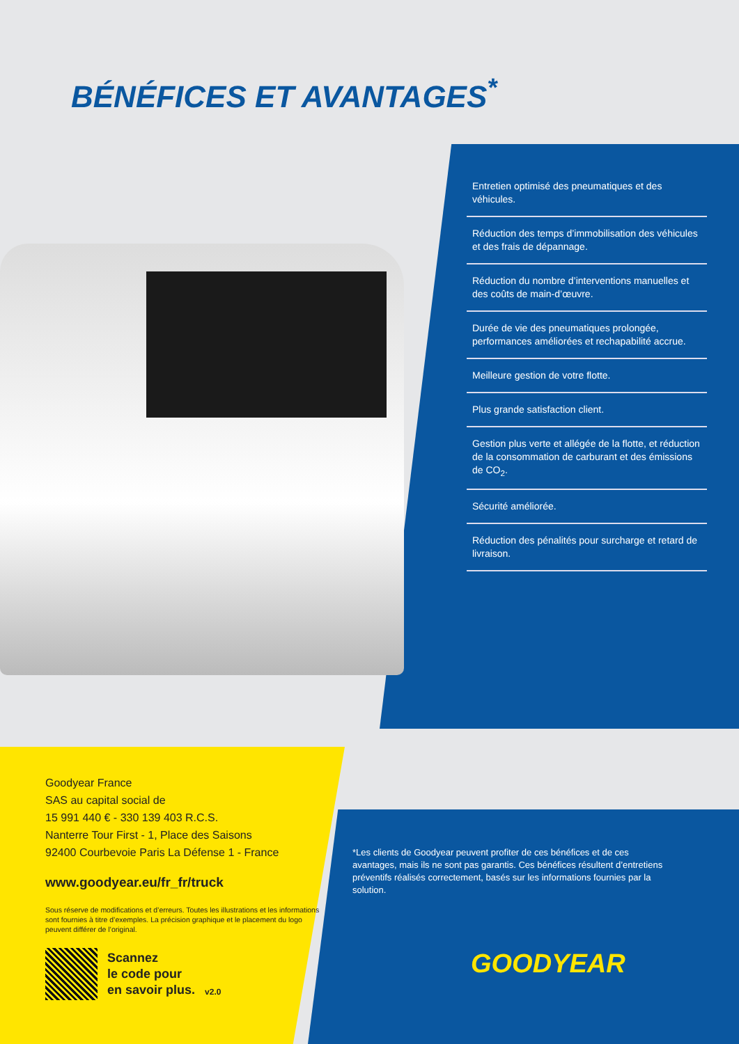BÉNÉFICES ET AVANTAGES<sup>*</sup>
Entretien optimisé des pneumatiques et des véhicules.
Réduction des temps d’immobilisation des véhicules et des frais de dépannage.
Réduction du nombre d’interventions manuelles et des coûts de main-d’œuvre.
Durée de vie des pneumatiques prolongée, performances améliorées et rechapabilité accrue.
Meilleure gestion de votre flotte.
Plus grande satisfaction client.
Gestion plus verte et allégée de la flotte, et réduction de la consommation de carburant et des émissions de CO<sub>2</sub>.
Sécurité améliorée.
Réduction des pénalités pour surcharge et retard de livraison.
Goodyear France
SAS au capital social de
15 991 440 € - 330 139 403 R.C.S.
Nanterre Tour First - 1, Place des Saisons
92400 Courbevoie Paris La Défense 1 - France
www.goodyear.eu/fr_fr/truck
Sous réserve de modifications et d’erreurs. Toutes les illustrations et les informations sont fournies à titre d’exemples. La précision graphique et le placement du logo peuvent différer de l’original.
Scannez
le code pour
en savoir plus.
v2.0
*Les clients de Goodyear peuvent profiter de ces bénéfices et de ces avantages, mais ils ne sont pas garantis. Ces bénéfices résultent d’entretiens préventifs réalisés correctement, basés sur les informations fournies par la solution.
GOODYEAR